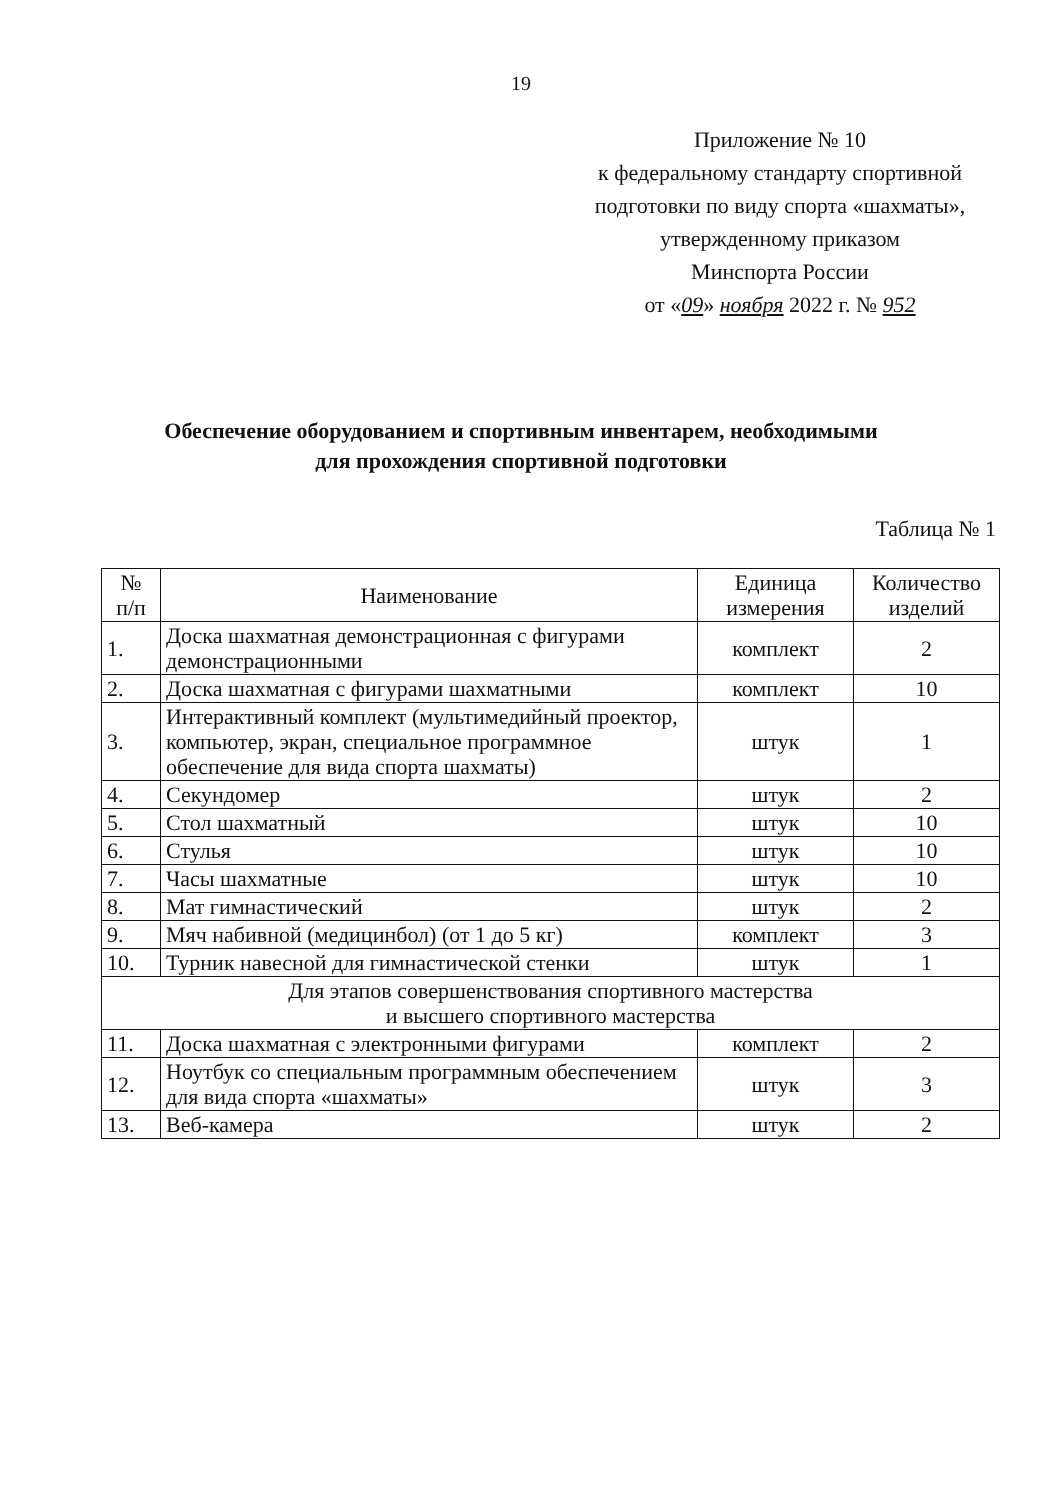19
Приложение № 10
к федеральному стандарту спортивной
подготовки по виду спорта «шахматы»,
утвержденному приказом
Минспорта России
от «09» ноября 2022 г. № 952
Обеспечение оборудованием и спортивным инвентарем, необходимыми
для прохождения спортивной подготовки
Таблица № 1
| № п/п | Наименование | Единица измерения | Количество изделий |
| --- | --- | --- | --- |
| 1. | Доска шахматная демонстрационная с фигурами демонстрационными | комплект | 2 |
| 2. | Доска шахматная с фигурами шахматными | комплект | 10 |
| 3. | Интерактивный комплект (мультимедийный проектор, компьютер, экран, специальное программное обеспечение для вида спорта шахматы) | штук | 1 |
| 4. | Секундомер | штук | 2 |
| 5. | Стол шахматный | штук | 10 |
| 6. | Стулья | штук | 10 |
| 7. | Часы шахматные | штук | 10 |
| 8. | Мат гимнастический | штук | 2 |
| 9. | Мяч набивной (медицинбол) (от 1 до 5 кг) | комплект | 3 |
| 10. | Турник навесной для гимнастической стенки | штук | 1 |
| Для этапов совершенствования спортивного мастерства и высшего спортивного мастерства | | | |
| 11. | Доска шахматная с электронными фигурами | комплект | 2 |
| 12. | Ноутбук со специальным программным обеспечением для вида спорта «шахматы» | штук | 3 |
| 13. | Веб-камера | штук | 2 |